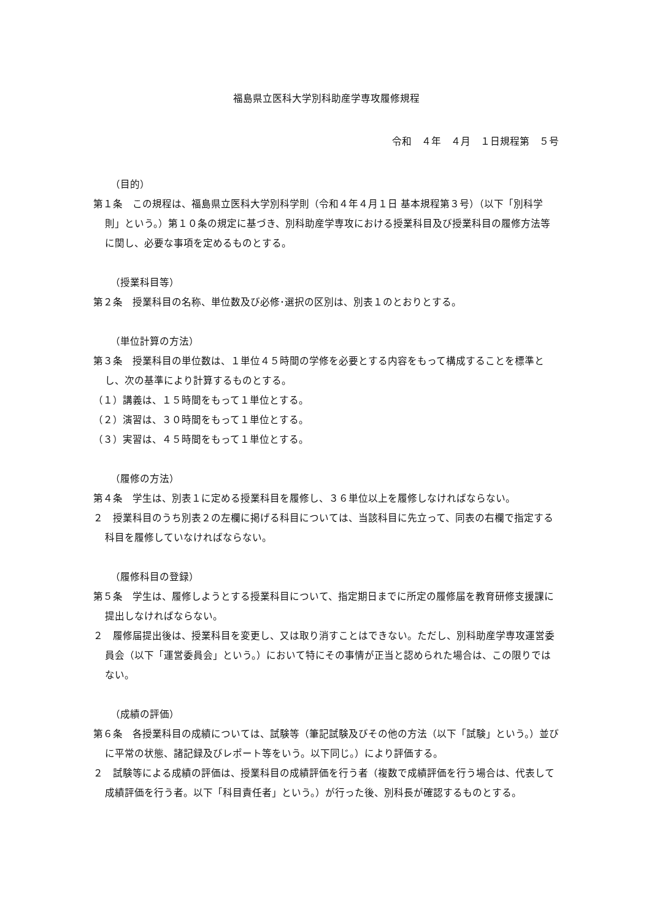福島県立医科大学別科助産学専攻履修規程
令和　４年　４月　１日規程第　５号
（目的）
第１条　この規程は、福島県立医科大学別科学則（令和４年４月１日 基本規程第３号）（以下「別科学則」という。）第１０条の規定に基づき、別科助産学専攻における授業科目及び授業科目の履修方法等に関し、必要な事項を定めるものとする。
（授業科目等）
第２条　授業科目の名称、単位数及び必修･選択の区別は、別表１のとおりとする。
（単位計算の方法）
第３条　授業科目の単位数は、１単位４５時間の学修を必要とする内容をもって構成することを標準とし、次の基準により計算するものとする。
（１）講義は、１５時間をもって１単位とする。
（２）演習は、３０時間をもって１単位とする。
（３）実習は、４５時間をもって１単位とする。
（履修の方法）
第４条　学生は、別表１に定める授業科目を履修し、３６単位以上を履修しなければならない。
２　授業科目のうち別表２の左欄に掲げる科目については、当該科目に先立って、同表の右欄で指定する科目を履修していなければならない。
（履修科目の登録）
第５条　学生は、履修しようとする授業科目について、指定期日までに所定の履修届を教育研修支援課に提出しなければならない。
２　履修届提出後は、授業科目を変更し、又は取り消すことはできない。ただし、別科助産学専攻運営委員会（以下「運営委員会」という。）において特にその事情が正当と認められた場合は、この限りではない。
（成績の評価）
第６条　各授業科目の成績については、試験等（筆記試験及びその他の方法（以下「試験」という。）並びに平常の状態、諸記録及びレポート等をいう。以下同じ。）により評価する。
２　試験等による成績の評価は、授業科目の成績評価を行う者（複数で成績評価を行う場合は、代表して成績評価を行う者。以下「科目責任者」という。）が行った後、別科長が確認するものとする。